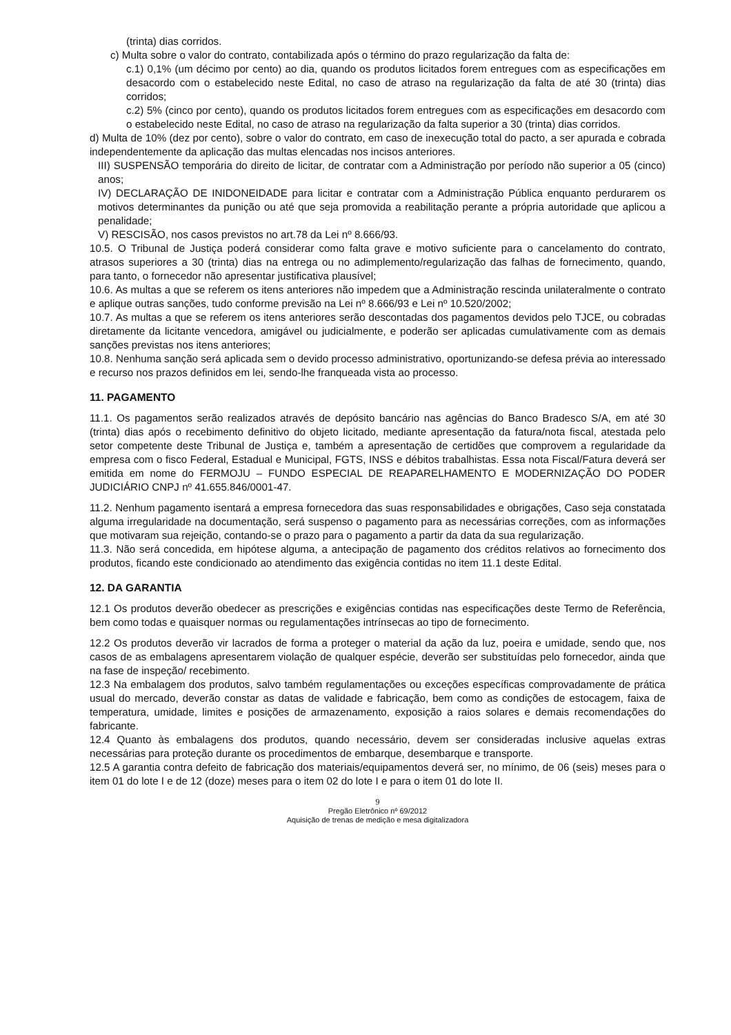(trinta) dias corridos.
c) Multa sobre o valor do contrato, contabilizada após o término do prazo regularização da falta de:
c.1) 0,1% (um décimo por cento) ao dia, quando os produtos licitados forem entregues com as especificações em desacordo com o estabelecido neste Edital, no caso de atraso na regularização da falta de até 30 (trinta) dias corridos;
c.2) 5% (cinco por cento), quando os produtos licitados forem entregues com as especificações em desacordo com o estabelecido neste Edital, no caso de atraso na regularização da falta superior a 30 (trinta) dias corridos.
d) Multa de 10% (dez por cento), sobre o valor do contrato, em caso de inexecução total do pacto, a ser apurada e cobrada independentemente da aplicação das multas elencadas nos incisos anteriores.
III) SUSPENSÃO temporária do direito de licitar, de contratar com a Administração por período não superior a 05 (cinco) anos;
IV) DECLARAÇÃO DE INIDONEIDADE para licitar e contratar com a Administração Pública enquanto perdurarem os motivos determinantes da punição ou até que seja promovida a reabilitação perante a própria autoridade que aplicou a penalidade;
V) RESCISÃO, nos casos previstos no art.78 da Lei nº 8.666/93.
10.5. O Tribunal de Justiça poderá considerar como falta grave e motivo suficiente para o cancelamento do contrato, atrasos superiores a 30 (trinta) dias na entrega ou no adimplemento/regularização das falhas de fornecimento, quando, para tanto, o fornecedor não apresentar justificativa plausível;
10.6. As multas a que se referem os itens anteriores não impedem que a Administração rescinda unilateralmente o contrato e aplique outras sanções, tudo conforme previsão na Lei nº 8.666/93 e Lei nº 10.520/2002;
10.7. As multas a que se referem os itens anteriores serão descontadas dos pagamentos devidos pelo TJCE, ou cobradas diretamente da licitante vencedora, amigável ou judicialmente, e poderão ser aplicadas cumulativamente com as demais sanções previstas nos itens anteriores;
10.8. Nenhuma sanção será aplicada sem o devido processo administrativo, oportunizando-se defesa prévia ao interessado e recurso nos prazos definidos em lei, sendo-lhe franqueada vista ao processo.
11. PAGAMENTO
11.1. Os pagamentos serão realizados através de depósito bancário nas agências do Banco Bradesco S/A, em até 30 (trinta) dias após o recebimento definitivo do objeto licitado, mediante apresentação da fatura/nota fiscal, atestada pelo setor competente deste Tribunal de Justiça e, também a apresentação de certidões que comprovem a regularidade da empresa com o fisco Federal, Estadual e Municipal, FGTS, INSS e débitos trabalhistas. Essa nota Fiscal/Fatura deverá ser emitida em nome do FERMOJU – FUNDO ESPECIAL DE REAPARELHAMENTO E MODERNIZAÇÃO DO PODER JUDICIÁRIO CNPJ nº 41.655.846/0001-47.
11.2. Nenhum pagamento isentará a empresa fornecedora das suas responsabilidades e obrigações, Caso seja constatada alguma irregularidade na documentação, será suspenso o pagamento para as necessárias correções, com as informações que motivaram sua rejeição, contando-se o prazo para o pagamento a partir da data da sua regularização.
11.3. Não será concedida, em hipótese alguma, a antecipação de pagamento dos créditos relativos ao fornecimento dos produtos, ficando este condicionado ao atendimento das exigência contidas no item 11.1 deste Edital.
12. DA GARANTIA
12.1 Os produtos deverão obedecer as prescrições e exigências contidas nas especificações deste Termo de Referência, bem como todas e quaisquer normas ou regulamentações intrínsecas ao tipo de fornecimento.
12.2 Os produtos deverão vir lacrados de forma a proteger o material da ação da luz, poeira e umidade, sendo que, nos casos de as embalagens apresentarem violação de qualquer espécie, deverão ser substituídas pelo fornecedor, ainda que na fase de inspeção/ recebimento.
12.3 Na embalagem dos produtos, salvo também regulamentações ou exceções específicas comprovadamente de prática usual do mercado, deverão constar as datas de validade e fabricação, bem como as condições de estocagem, faixa de temperatura, umidade, limites e posições de armazenamento, exposição a raios solares e demais recomendações do fabricante.
12.4 Quanto às embalagens dos produtos, quando necessário, devem ser consideradas inclusive aquelas extras necessárias para proteção durante os procedimentos de embarque, desembarque e transporte.
12.5 A garantia contra defeito de fabricação dos materiais/equipamentos deverá ser, no mínimo, de 06 (seis) meses para o item 01 do lote I e de 12 (doze) meses para o item 02 do lote I e para o item 01 do lote II.
9
Pregão Eletrônico nº 69/2012
Aquisição de trenas de medição e mesa digitalizadora